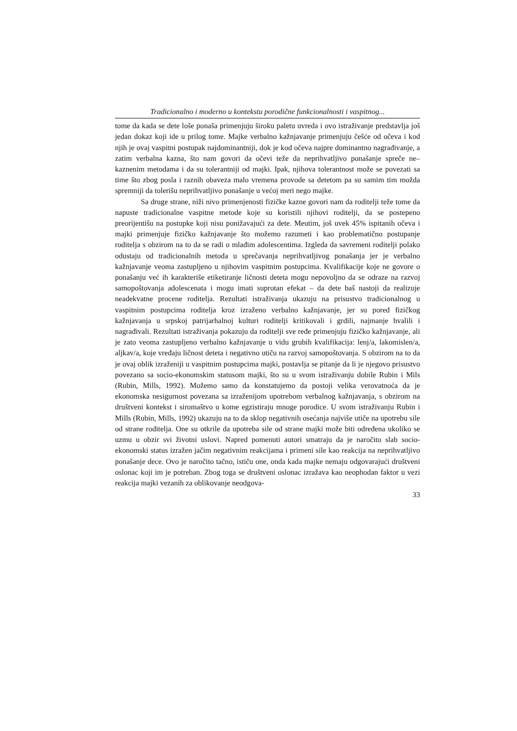Tradicionalno i moderno u kontekstu porodične funkcionalnosti i vaspitnog...
tome da kada se dete loše ponaša primenjuju široku paletu uvreda i ovo istraživanje predstavlja još jedan dokaz koji ide u prilog tome. Majke verbalno kažnjavanje primenjuju češće od očeva i kod njih je ovaj vaspitni postupak najdominantniji, dok je kod očeva najpre dominantno nagrađivanje, a zatim verbalna kazna, što nam govori da očevi teže da neprihvatljivo ponašanje spreče ne–kaznenim metodama i da su tolerantniji od majki. Ipak, njihova tolerantnost može se povezati sa time što zbog posla i raznih obaveza malo vremena provode sa detetom pa su samim tim možda spremniji da tolerišu neprihvatljivo ponašanje u većoj meri nego majke.
Sa druge strane, niži nivo primenjenosti fizičke kazne govori nam da roditelji teže tome da napuste tradicionalne vaspitne metode koje su koristili njihovi roditelji, da se postepeno preorijentišu na postupke koji nisu ponižavajući za dete. Meutim, još uvek 45% ispitanih očeva i majki primenjuje fizičko kažnjavanje što možemo razumeti i kao problematično postupanje roditelja s obzirom na to da se radi o mlađim adolescentima. Izgleda da savremeni roditelji polako odustaju od tradicionalnih metoda u sprečavanja neprihvatljivog ponašanja jer je verbalno kažnjavanje veoma zastupljeno u njihovim vaspitnim postupcima. Kvalifikacije koje ne govore o ponašanju već ih karakteriše etiketiranje ličnosti deteta mogu nepovoljno da se odraze na razvoj samopoštovanja adolescenata i mogu imati suprotan efekat – da dete baš nastoji da realizuje neadekvatne procene roditelja. Rezultati istraživanja ukazuju na prisustvo tradicionalnog u vaspitnim postupcima roditelja kroz izraženo verbalno kažnjavanje, jer su pored fizičkog kažnjavanja u srpskoj patrijarhalnoj kulturi roditelji kritikovali i grdili, najmanje hvalili i nagrađivali. Rezultati istraživanja pokazuju da roditelji sve ređe primenjuju fizičko kažnjavanje, ali je zato veoma zastupljeno verbalno kažnjavanje u vidu grubih kvalifikacija: lenj/a, lakomislen/a, aljkav/a, koje vređaju ličnost deteta i negativno utiču na razvoj samopoštovanja. S obzirom na to da je ovaj oblik izraženiji u vaspitnim postupcima majki, postavlja se pitanje da li je njegovo prisustvo povezano sa socio-ekonomskim statusom majki, što su u svom istraživanju dobile Rubin i Mils (Rubin, Mills, 1992). Možemo samo da konstatujemo da postoji velika verovatnoća da je ekonomska nesigurnost povezana sa izraženijom upotrebom verbalnog kažnjavanja, s obzirom na društveni kontekst i siromaštvo u kome egzistiraju mnoge porodice. U svom istraživanju Rubin i Mills (Rubin, Mills, 1992) ukazuju na to da sklop negativnih osećanja najviše utiče na upotrebu sile od strane roditelja. One su otkrile da upotreba sile od strane majki može biti određena ukoliko se uzmu u obzir svi životni uslovi. Napred pomenuti autori smatraju da je naročito slab socio-ekonomski status izražen jačim negativnim reakcijama i primeni sile kao reakcija na neprihvatljivo ponašanje dece. Ovo je naročito tačno, ističu one, onda kada majke nemaju odgovarajući društveni oslonac koji im je potreban. Zbog toga se društveni oslonac izražava kao neophodan faktor u vezi reakcija majki vezanih za oblikovanje neodgova-
33